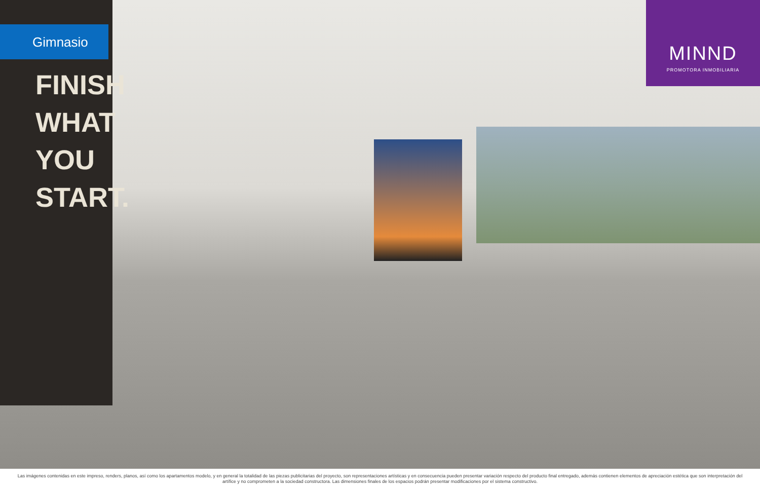Gimnasio
FINISH WHAT YOU START.
MINND
PROMOTORA INMOBILIARIA
Las imágenes contenidas en este impreso, renders, planos, así como los apartamentos modelo, y en general la totalidad de las piezas publicitarias del proyecto, son representaciones artísticas y en consecuencia pueden presentar variación respecto del producto final entregado, además contienen elementos de apreciación estética que son interpretación del artífice y no comprometen a la sociedad constructora. Las dimensiones finales de los espacios podrán presentar modificaciones por el sistema constructivo.